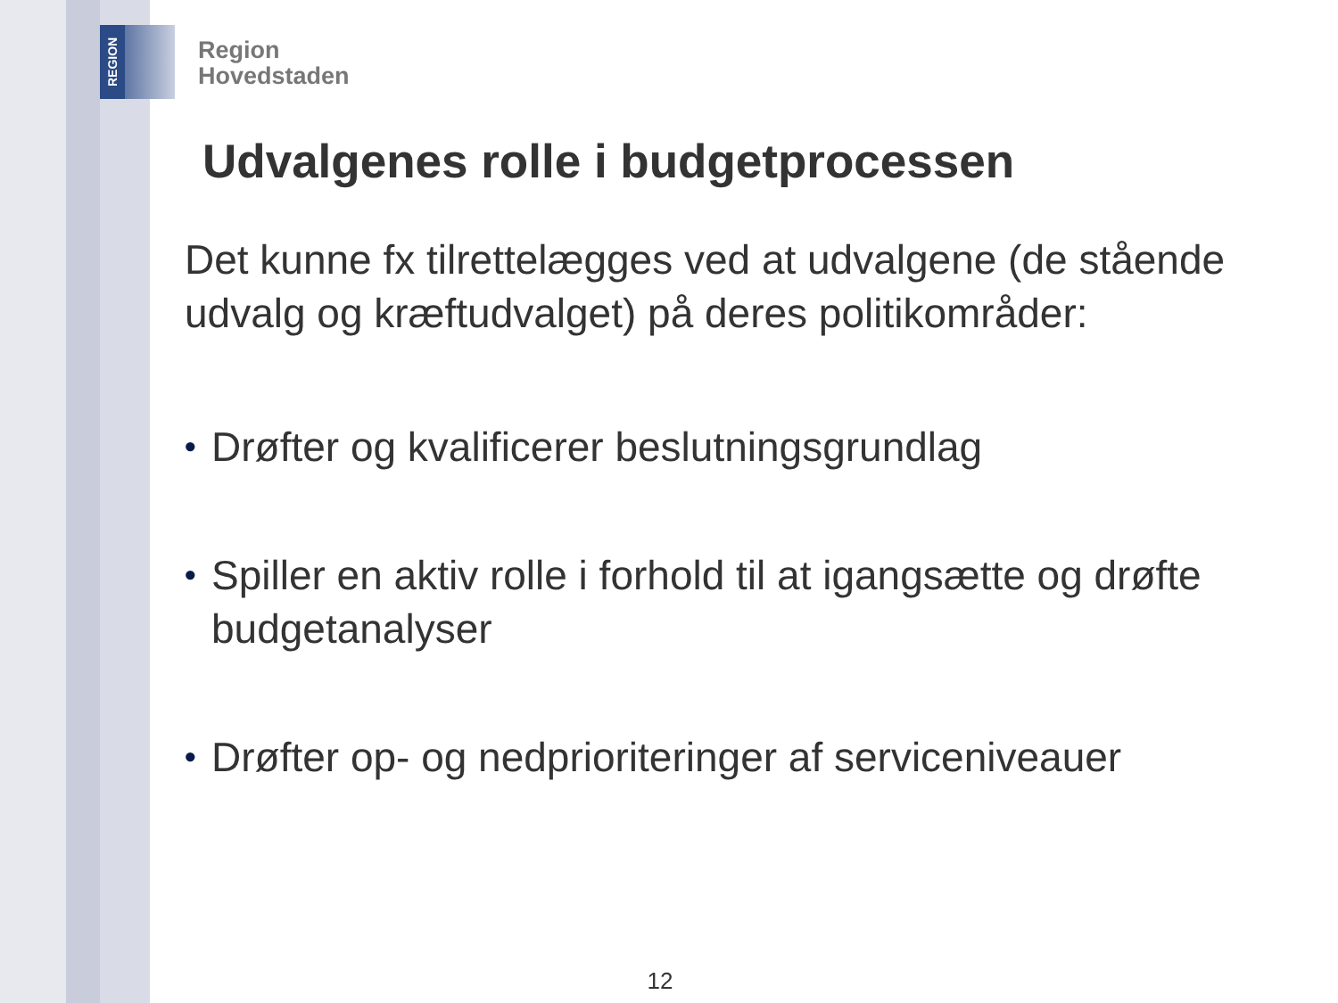REGION
Region
Hovedstaden
Udvalgenes rolle i budgetprocessen
Det kunne fx tilrettelægges ved at udvalgene (de stående udvalg og kræftudvalget) på deres politikområder:
• Drøfter og kvalificerer beslutningsgrundlag
• Spiller en aktiv rolle i forhold til at igangsætte og drøfte budgetanalyser
• Drøfter op- og nedprioriteringer af serviceniveauer
12